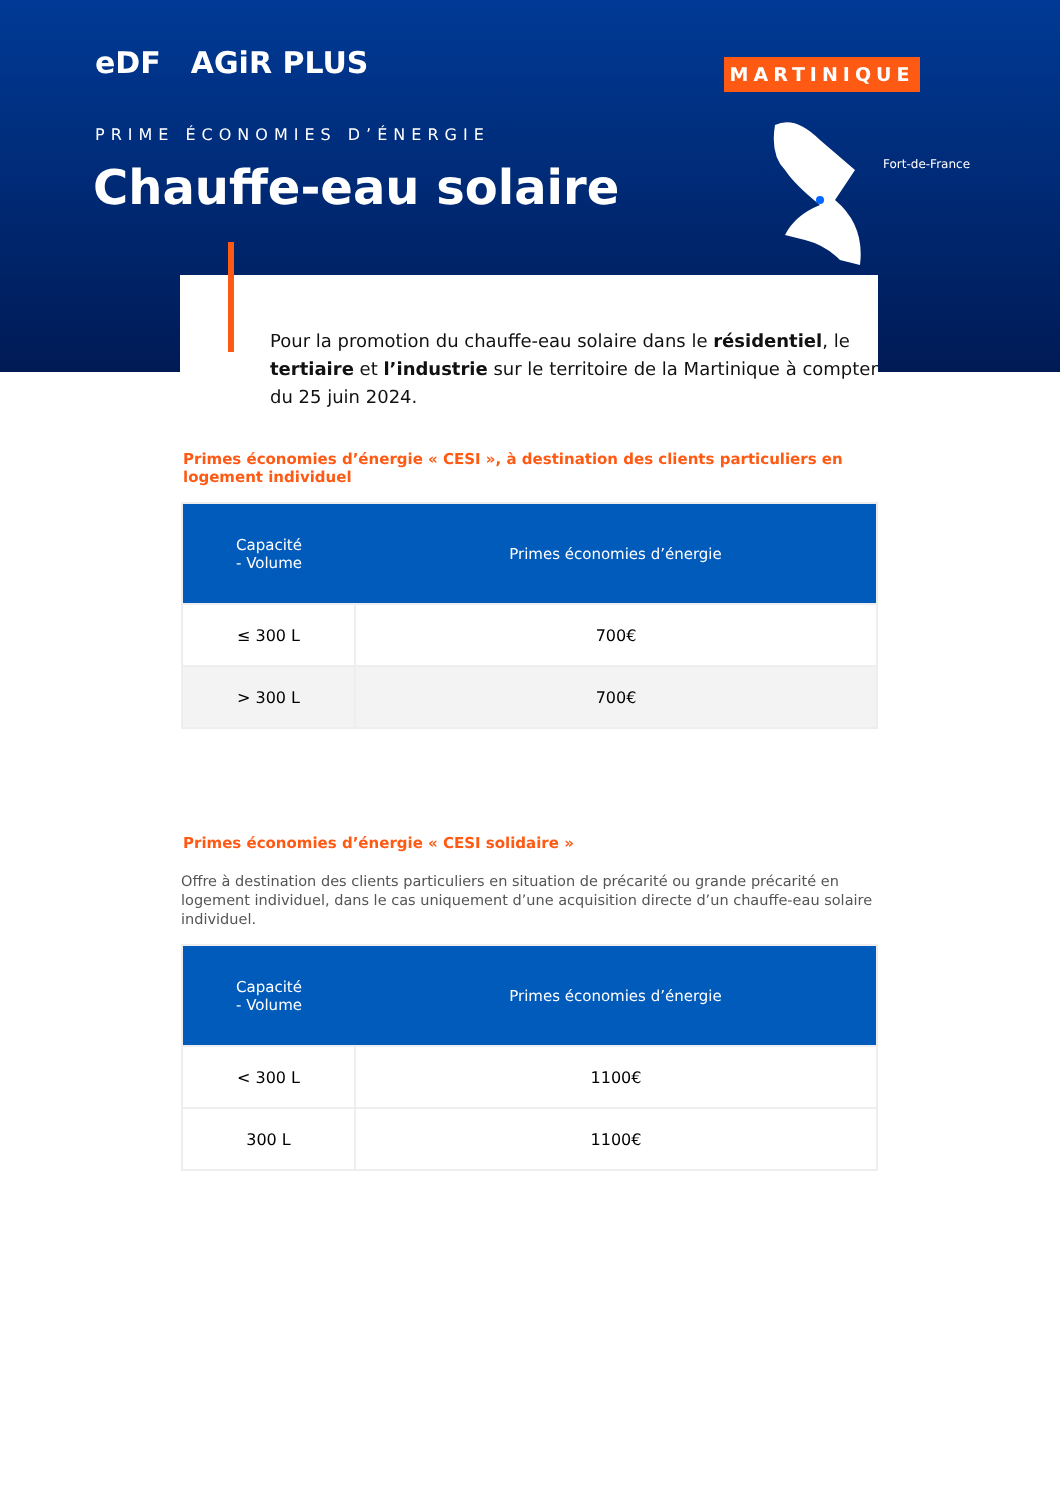eDF AGiR PLUS
MARTINIQUE
Fort-de-France
PRIME ÉCONOMIES D’ÉNERGIE
Chauffe-eau solaire
Pour la promotion du chauffe-eau solaire dans le résidentiel, le tertiaire et l’industrie sur le territoire de la Martinique à compter du 25 juin 2024.
Primes économies d’énergie « CESI », à destination des clients particuliers en logement individuel
| Capacité - Volume | Primes économies d’énergie |
| --- | --- |
| ≤ 300 L | 700€ |
| > 300 L | 700€ |
Primes économies d’énergie « CESI solidaire »
Offre à destination des clients particuliers en situation de précarité ou grande précarité en logement individuel, dans le cas uniquement d’une acquisition directe d’un chauffe-eau solaire individuel.
| Capacité - Volume | Primes économies d’énergie |
| --- | --- |
| < 300 L | 1100€ |
| 300 L | 1100€ |